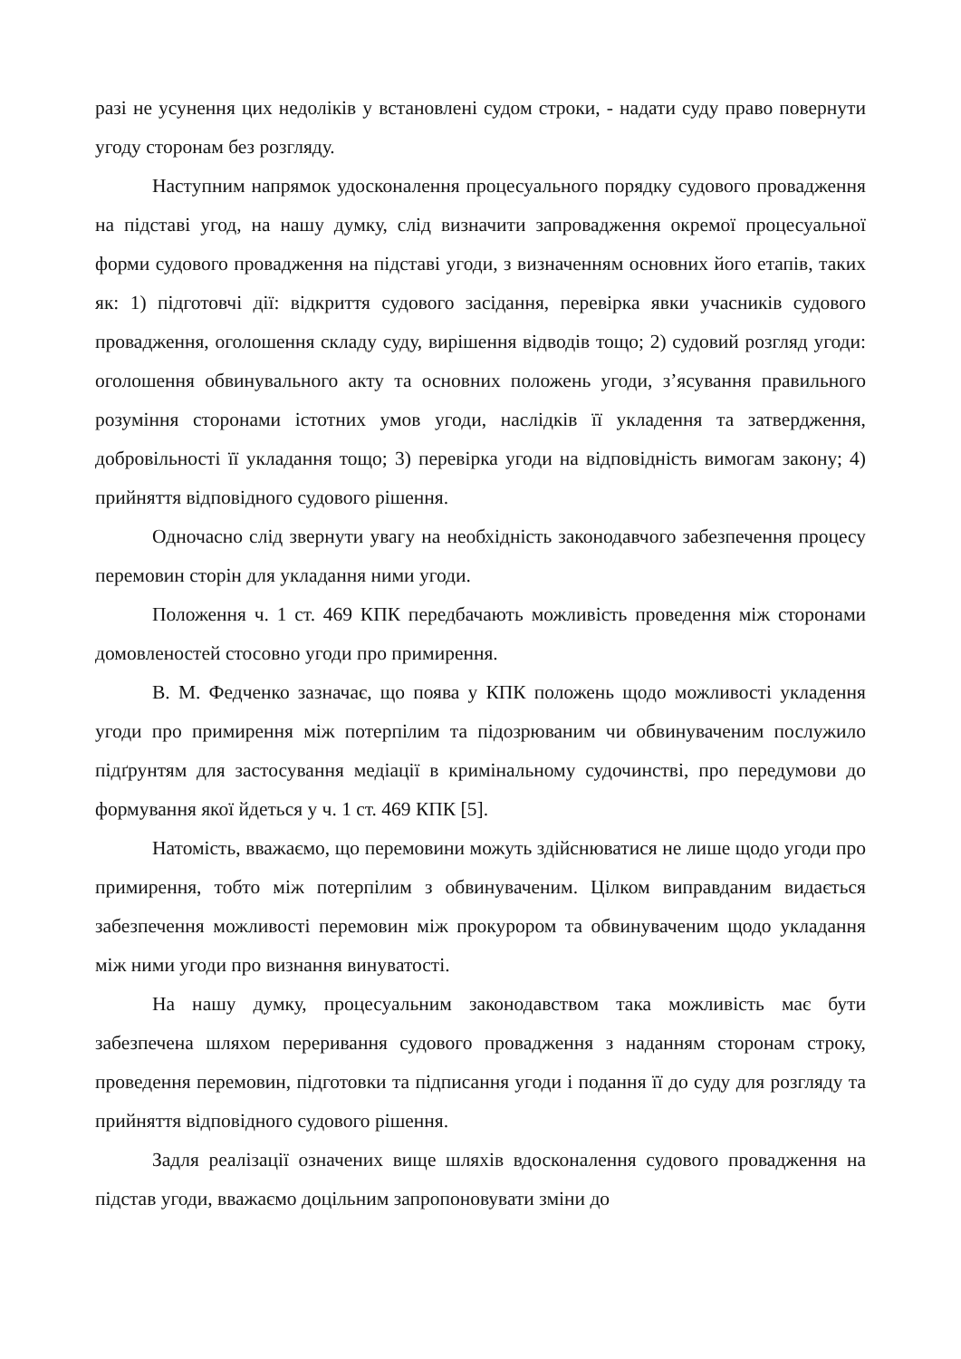разі не усунення цих недоліків у встановлені судом строки, - надати суду право повернути угоду сторонам без розгляду.
Наступним напрямок удосконалення процесуального порядку судового провадження на підставі угод, на нашу думку, слід визначити запровадження окремої процесуальної форми судового провадження на підставі угоди, з визначенням основних його етапів, таких як: 1) підготовчі дії: відкриття судового засідання, перевірка явки учасників судового провадження, оголошення складу суду, вирішення відводів тощо; 2) судовий розгляд угоди: оголошення обвинувального акту та основних положень угоди, з’ясування правильного розуміння сторонами істотних умов угоди, наслідків її укладення та затвердження, добровільності її укладання тощо; 3) перевірка угоди на відповідність вимогам закону; 4) прийняття відповідного судового рішення.
Одночасно слід звернути увагу на необхідність законодавчого забезпечення процесу перемовин сторін для укладання ними угоди.
Положення ч. 1 ст. 469 КПК передбачають можливість проведення між сторонами домовленостей стосовно угоди про примирення.
В. М. Федченко зазначає, що поява у КПК положень щодо можливості укладення угоди про примирення між потерпілим та підозрюваним чи обвинуваченим послужило підґрунтям для застосування медіації в кримінальному судочинстві, про передумови до формування якої йдеться у ч. 1 ст. 469 КПК [5].
Натомість, вважаємо, що перемовини можуть здійснюватися не лише щодо угоди про примирення, тобто між потерпілим з обвинуваченим. Цілком виправданим видається забезпечення можливості перемовин між прокурором та обвинуваченим щодо укладання між ними угоди про визнання винуватості.
На нашу думку, процесуальним законодавством така можливість має бути забезпечена шляхом переривання судового провадження з наданням сторонам строку, проведення перемовин, підготовки та підписання угоди і подання її до суду для розгляду та прийняття відповідного судового рішення.
Задля реалізації означених вище шляхів вдосконалення судового провадження на підстав угоди, вважаємо доцільним запропоновувати зміни до